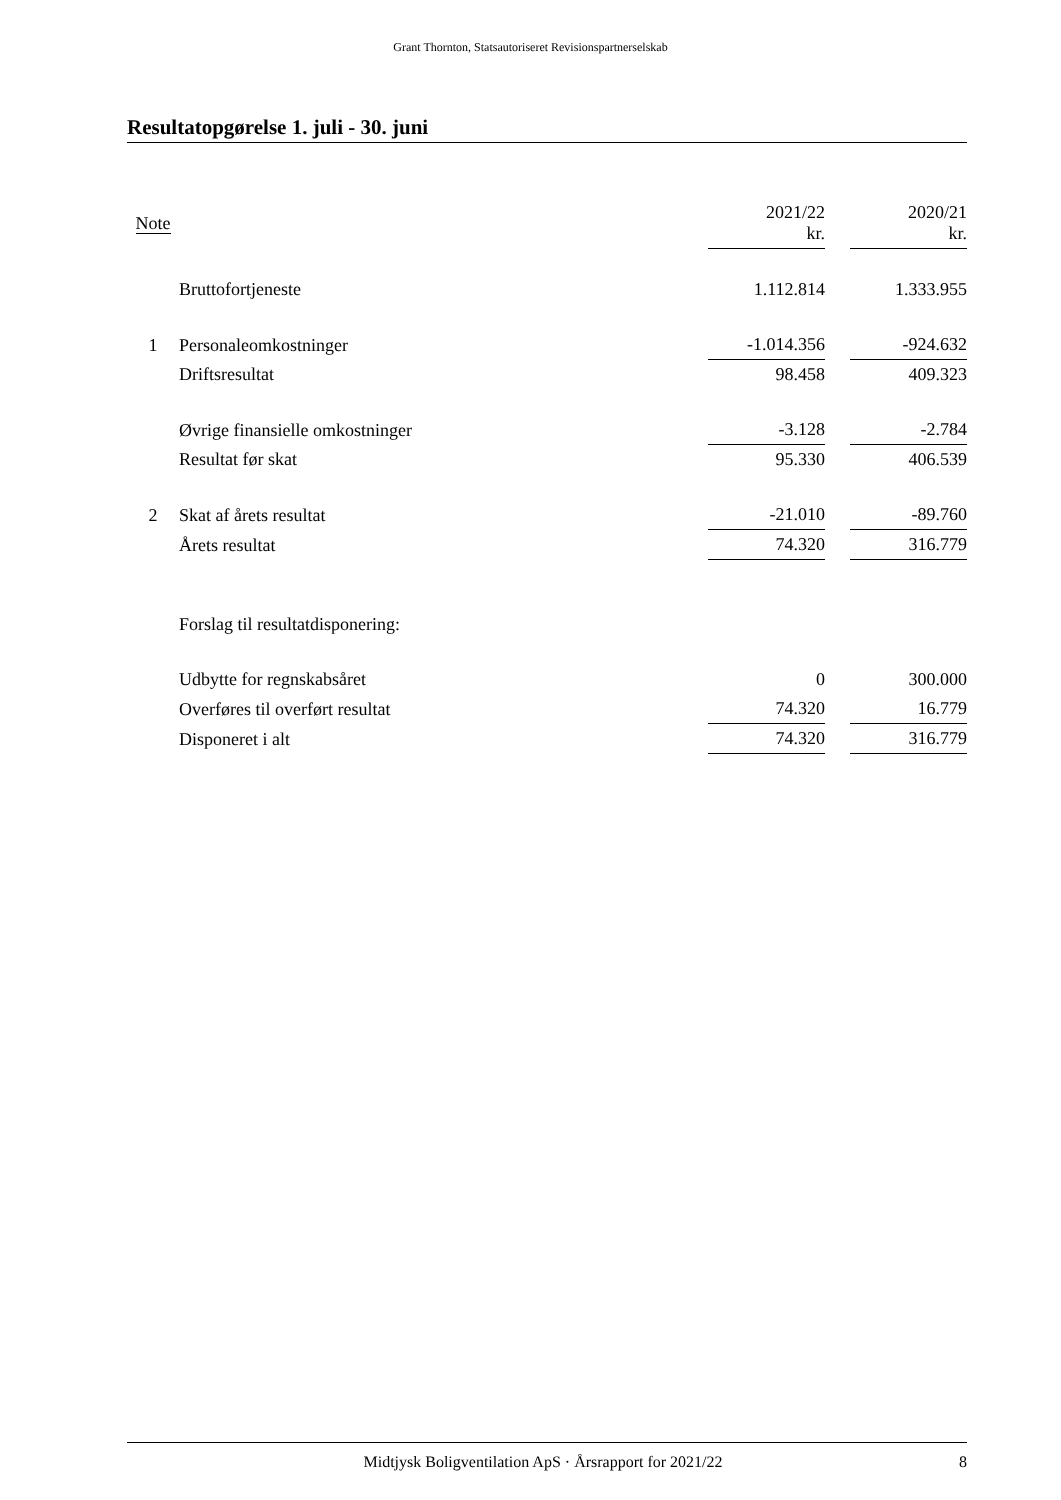Grant Thornton, Statsautoriseret Revisionspartnerselskab
Resultatopgørelse 1. juli - 30. juni
| Note | | 2021/22 kr. | | 2020/21 kr. |
| --- | --- | --- | --- | --- |
| | Bruttofortjeneste | 1.112.814 | | 1.333.955 |
| 1 | Personaleomkostninger | -1.014.356 | | -924.632 |
| | Driftsresultat | 98.458 | | 409.323 |
| | Øvrige finansielle omkostninger | -3.128 | | -2.784 |
| | Resultat før skat | 95.330 | | 406.539 |
| 2 | Skat af årets resultat | -21.010 | | -89.760 |
| | Årets resultat | 74.320 | | 316.779 |
| | Forslag til resultatdisponering: | | | |
| | Udbytte for regnskabsåret | 0 | | 300.000 |
| | Overføres til overført resultat | 74.320 | | 16.779 |
| | Disponeret i alt | 74.320 | | 316.779 |
Midtjysk Boligventilation ApS · Årsrapport for 2021/22 8